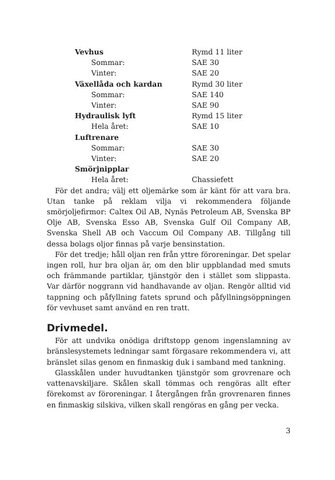| Vevhus | Rymd 11 liter |
| Sommar: | SAE 30 |
| Vinter: | SAE 20 |
| Växellåda och kardan | Rymd 30 liter |
| Sommar: | SAE 140 |
| Vinter: | SAE 90 |
| Hydraulisk lyft | Rymd 15 liter |
| Hela året: | SAE 10 |
| Luftrenare | |
| Sommar: | SAE 30 |
| Vinter: | SAE 20 |
| Smörjnipplar | |
| Hela året: | Chassiefett |
För det andra; välj ett oljemärke som är känt för att vara bra. Utan tanke på reklam vilja vi rekommendera följande smörjoljefirmor: Caltex Oil AB, Nynäs Petroleum AB, Svenska BP Olje AB, Svenska Esso AB, Svenska Gulf Oil Company AB, Svenska Shell AB och Vaccum Oil Company AB. Tillgång till dessa bolags oljor finnas på varje bensinstation.
För det tredje; håll oljan ren från yttre föroreningar. Det spelar ingen roll, hur bra oljan är, om den blir uppblandad med smuts och främmande partiklar, tjänstgör den i stället som slippasta. Var därför noggrann vid handhavande av oljan. Rengör alltid vid tappning och påfyllning fatets sprund och påfyllningsöppningen för vevhuset samt använd en ren tratt.
Drivmedel.
För att undvika onödiga driftstopp genom ingenslamning av bränslesystemets ledningar samt förgasare rekommendera vi, att bränslet silas genom en finmaskig duk i samband med tankning.
Glasskålen under huvudtanken tjänstgör som grovrenare och vattenavskiljare. Skålen skall tömmas och rengöras allt efter förekomst av föroreningar. I återgången från grovrenaren finnes en finmaskig silskiva, vilken skall rengöras en gång per vecka.
3